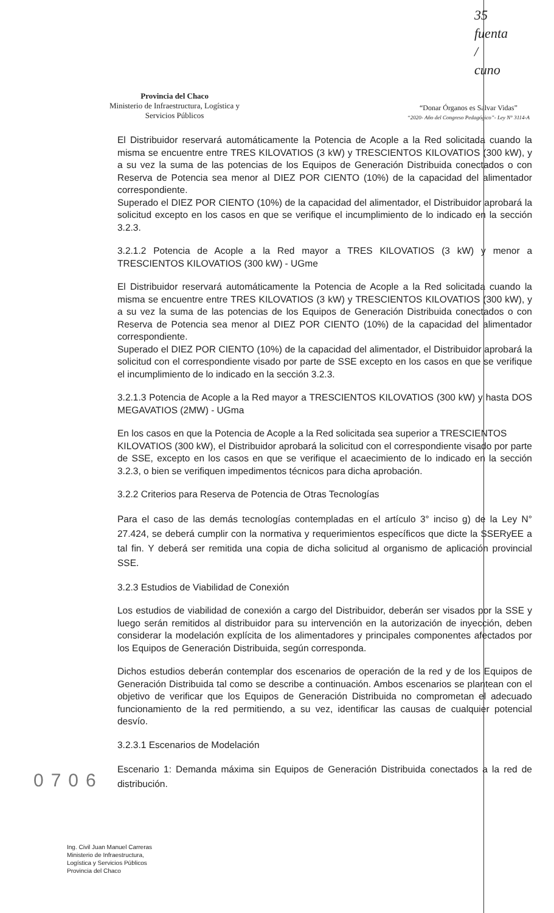35
fuenta
/
cuno
Provincia del Chaco
Ministerio de Infraestructura, Logística y
Servicios Públicos
“Donar Órganos es Salvar Vidas”
“2020- Año del Congreso Pedagógico”- Ley N° 3114-A
El Distribuidor reservará automáticamente la Potencia de Acople a la Red solicitada cuando la misma se encuentre entre TRES KILOVATIOS (3 kW) y TRESCIENTOS KILOVATIOS (300 kW), y a su vez la suma de las potencias de los Equipos de Generación Distribuida conectados o con Reserva de Potencia sea menor al DIEZ POR CIENTO (10%) de la capacidad del alimentador correspondiente.
Superado el DIEZ POR CIENTO (10%) de la capacidad del alimentador, el Distribuidor aprobará la solicitud excepto en los casos en que se verifique el incumplimiento de lo indicado en la sección 3.2.3.
3.2.1.2 Potencia de Acople a la Red mayor a TRES KILOVATIOS (3 kW) y menor a TRESCIENTOS KILOVATIOS (300 kW) - UGme
El Distribuidor reservará automáticamente la Potencia de Acople a la Red solicitada cuando la misma se encuentre entre TRES KILOVATIOS (3 kW) y TRESCIENTOS KILOVATIOS (300 kW), y a su vez la suma de las potencias de los Equipos de Generación Distribuida conectados o con Reserva de Potencia sea menor al DIEZ POR CIENTO (10%) de la capacidad del alimentador correspondiente.
Superado el DIEZ POR CIENTO (10%) de la capacidad del alimentador, el Distribuidor aprobará la solicitud con el correspondiente visado por parte de SSE excepto en los casos en que se verifique el incumplimiento de lo indicado en la sección 3.2.3.
3.2.1.3 Potencia de Acople a la Red mayor a TRESCIENTOS KILOVATIOS (300 kW) y hasta DOS MEGAVATIOS (2MW) - UGma
En los casos en que la Potencia de Acople a la Red solicitada sea superior a TRESCIENTOS
KILOVATIOS (300 kW), el Distribuidor aprobará la solicitud con el correspondiente visado por parte de SSE, excepto en los casos en que se verifique el acaecimiento de lo indicado en la sección 3.2.3, o bien se verifiquen impedimentos técnicos para dicha aprobación.
3.2.2 Criterios para Reserva de Potencia de Otras Tecnologías
Para el caso de las demás tecnologías contempladas en el artículo 3° inciso g) de la Ley N° 27.424, se deberá cumplir con la normativa y requerimientos específicos que dicte la SSERyEE a tal fin. Y deberá ser remitida una copia de dicha solicitud al organismo de aplicación provincial SSE.
3.2.3 Estudios de Viabilidad de Conexión
Los estudios de viabilidad de conexión a cargo del Distribuidor, deberán ser visados por la SSE y luego serán remitidos al distribuidor para su intervención en la autorización de inyección, deben considerar la modelación explícita de los alimentadores y principales componentes afectados por los Equipos de Generación Distribuida, según corresponda.
Dichos estudios deberán contemplar dos escenarios de operación de la red y de los Equipos de Generación Distribuida tal como se describe a continuación. Ambos escenarios se plantean con el objetivo de verificar que los Equipos de Generación Distribuida no comprometan el adecuado funcionamiento de la red permitiendo, a su vez, identificar las causas de cualquier potencial desvío.
3.2.3.1 Escenarios de Modelación
Escenario 1: Demanda máxima sin Equipos de Generación Distribuida conectados a la red de distribución.
0706
Ing. Civil Juan Manuel Carreras
Ministerio de Infraestructura,
Logística y Servicios Públicos
Provincia del Chaco